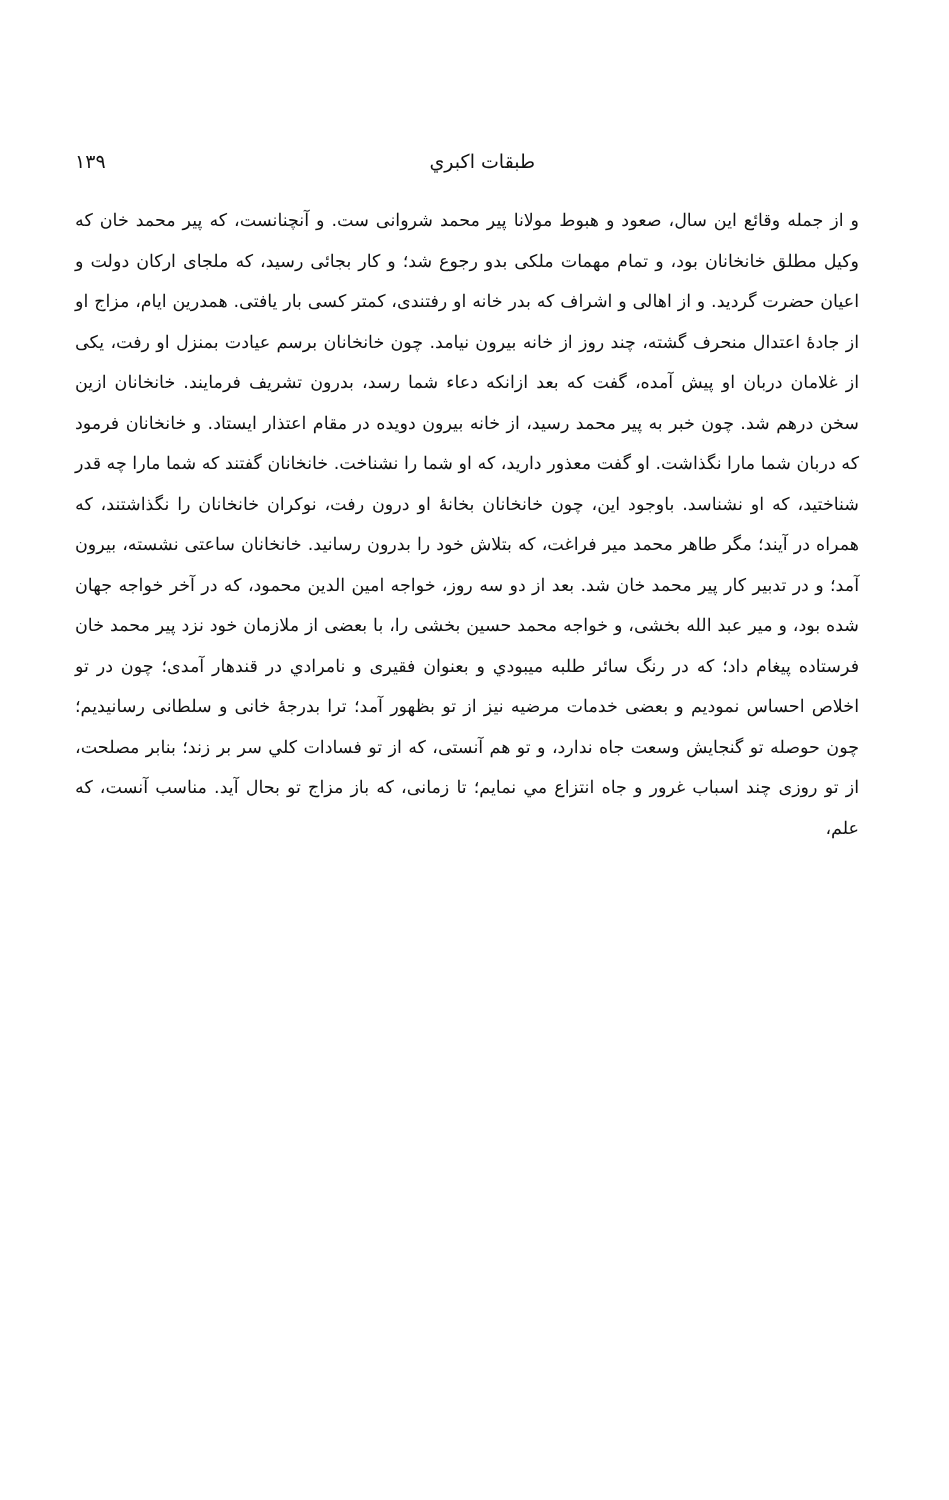طبقات اکبري ۱۳۹
و از جمله وقائع این سال، صعود و هبوط مولانا پیر محمد شروانی ست. و آنچنانست، که پیر محمد خان که وکیل مطلق خانخانان بود، و تمام مهمات ملکی بدو رجوع شد؛ و کار بجائی رسید، که ملجای ارکان دولت و اعیان حضرت گردید. و از اهالی و اشراف که بدر خانه او رفتندی، کمتر کسی بار یافتی. همدرین ایام، مزاج او از جادهٔ اعتدال منحرف گشته، چند روز از خانه بیرون نیامد. چون خانخانان برسم عیادت بمنزل او رفت، یکی از غلامان دربان او پیش آمده، گفت که بعد ازانکه دعاء شما رسد، بدرون تشریف فرمایند. خانخانان ازین سخن درهم شد. چون خبر به پیر محمد رسید، از خانه بیرون دویده در مقام اعتذار ایستاد. و خانخانان فرمود که دربان شما مارا نگذاشت. او گفت معذور دارید، که او شما را نشناخت. خانخانان گفتند که شما مارا چه قدر شناختید، که او نشناسد. باوجود این، چون خانخانان بخانهٔ او درون رفت، نوکران خانخانان را نگذاشتند، که همراه در آیند؛ مگر طاهر محمد میر فراغت، که بتلاش خود را بدرون رسانید. خانخانان ساعتی نشسته، بیرون آمد؛ و در تدبیر کار پیر محمد خان شد. بعد از دو سه روز، خواجه امین الدین محمود، که در آخر خواجه جهان شده بود، و میر عبد الله بخشی، و خواجه محمد حسین بخشی را، با بعضی از ملازمان خود نزد پیر محمد خان فرستاده پیغام داد؛ که در رنگ سائر طلبه میبودي و بعنوان فقیری و نامرادي در قندهار آمدی؛ چون در تو اخلاص احساس نمودیم و بعضی خدمات مرضیه نیز از تو بظهور آمد؛ ترا بدرجهٔ خانی و سلطانی رسانیدیم؛ چون حوصله تو گنجایش وسعت جاه ندارد، و تو هم آنستی، که از تو فسادات کلي سر بر زند؛ بنابر مصلحت، از تو روزی چند اسباب غرور و جاه انتزاع مي نمایم؛ تا زمانی، که باز مزاج تو بحال آید. مناسب آنست، که علم،